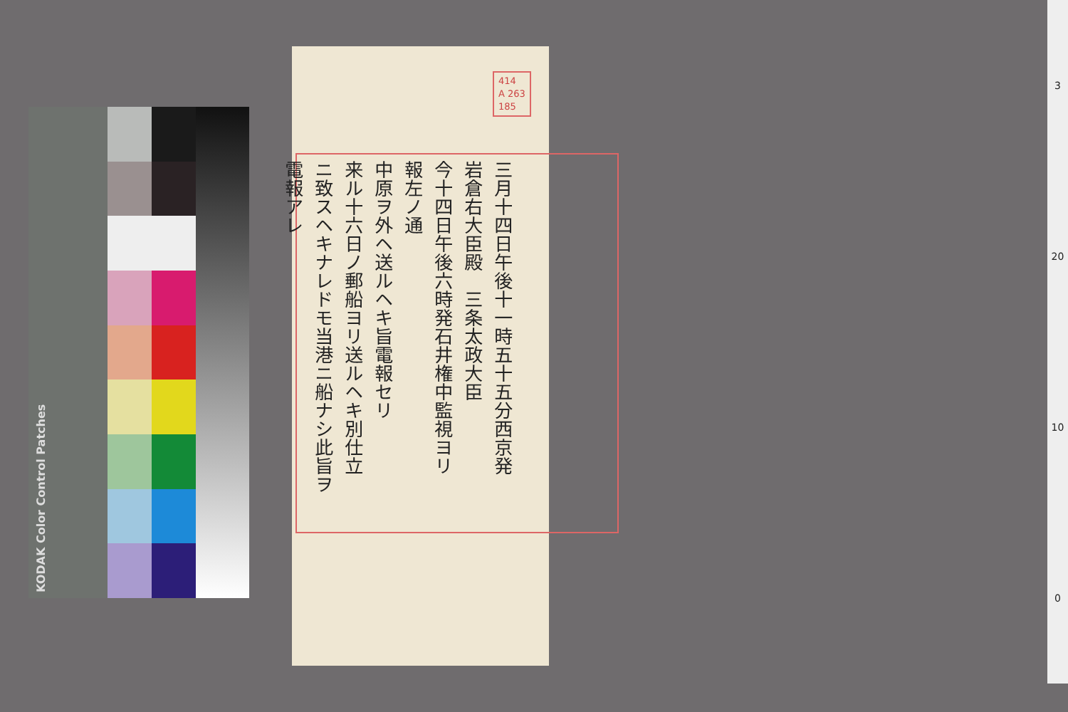KODAK Color Control Patches
414
A 263
185
三月十四日午後十一時五十五分西京発
岩倉右大臣殿　三条太政大臣
今十四日午後六時発石井権中監視ヨリ
報左ノ通
中原ヲ外ヘ送ルヘキ旨電報セリ
来ル十六日ノ郵船ヨリ送ルヘキ別仕立
ニ致スヘキナレドモ当港ニ船ナシ此旨ヲ
電報アレ
3
20
10
0